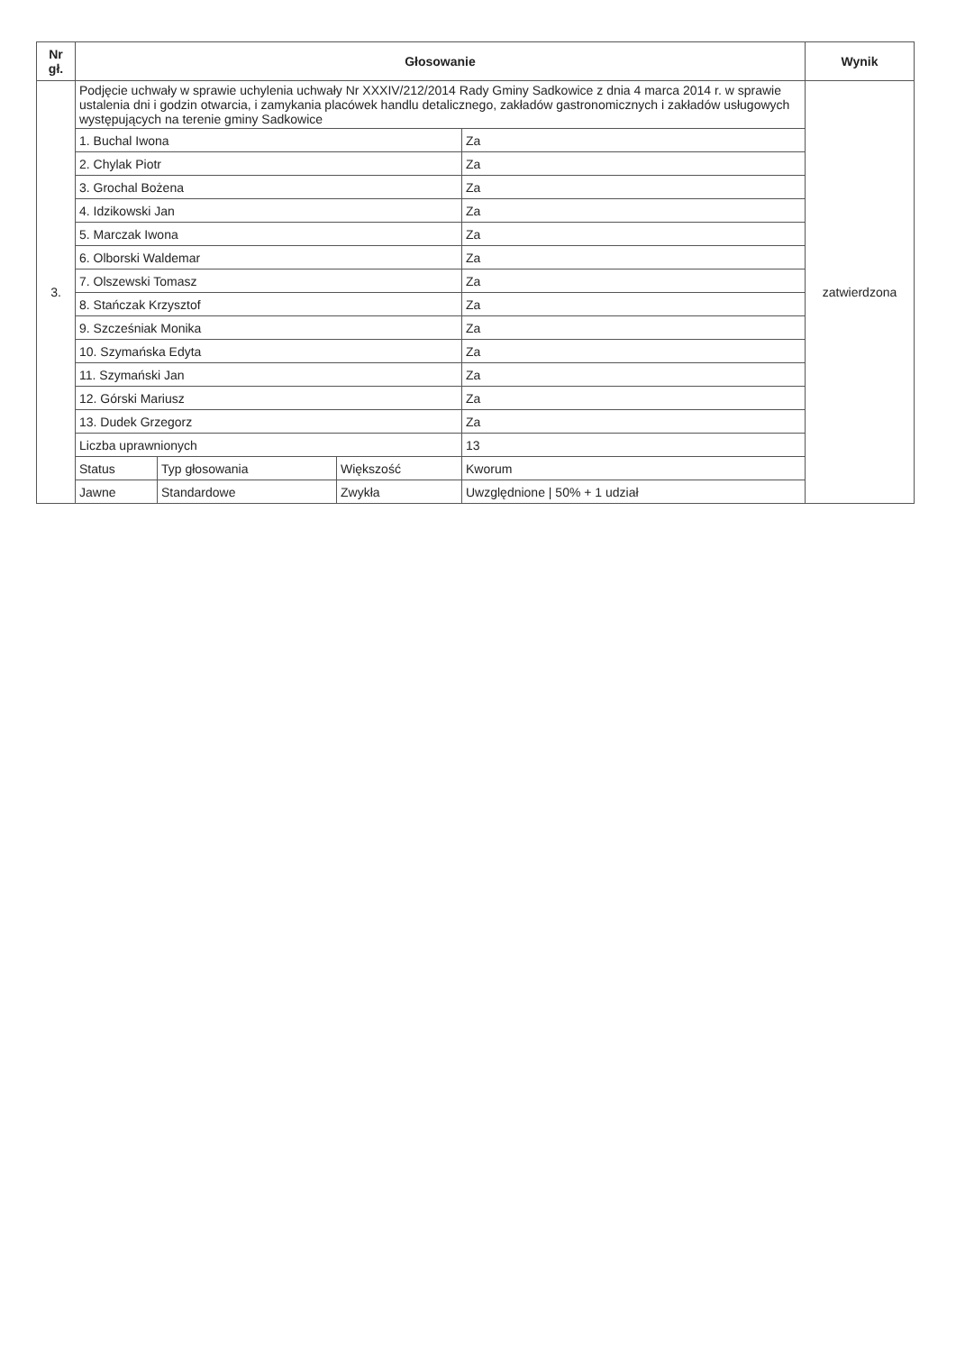| Nr gł. | Głosowanie | | | | Wynik |
| --- | --- | --- | --- | --- | --- |
| 3. | Podjęcie uchwały w sprawie uchylenia uchwały Nr XXXIV/212/2014 Rady Gminy Sadkowice z dnia 4 marca 2014 r. w sprawie ustalenia dni i godzin otwarcia, i zamykania placówek handlu detalicznego, zakładów gastronomicznych i zakładów usługowych występujących na terenie gminy Sadkowice | | | | zatwierdzona |
| | 1. Buchal Iwona | | | Za | |
| | 2. Chylak Piotr | | | Za | |
| | 3. Grochal Bożena | | | Za | |
| | 4. Idzikowski Jan | | | Za | |
| | 5. Marczak Iwona | | | Za | |
| | 6. Olborski Waldemar | | | Za | |
| | 7. Olszewski Tomasz | | | Za | |
| | 8. Stańczak Krzysztof | | | Za | |
| | 9. Szcześniak Monika | | | Za | |
| | 10. Szymańska Edyta | | | Za | |
| | 11. Szymański Jan | | | Za | |
| | 12. Górski Mariusz | | | Za | |
| | 13. Dudek Grzegorz | | | Za | |
| | Liczba uprawnionych | | | 13 | |
| | Status | Typ głosowania | Większość | Kworum | |
| | Jawne | Standardowe | Zwykła | Uwzględnione / 50% + 1 udział | |